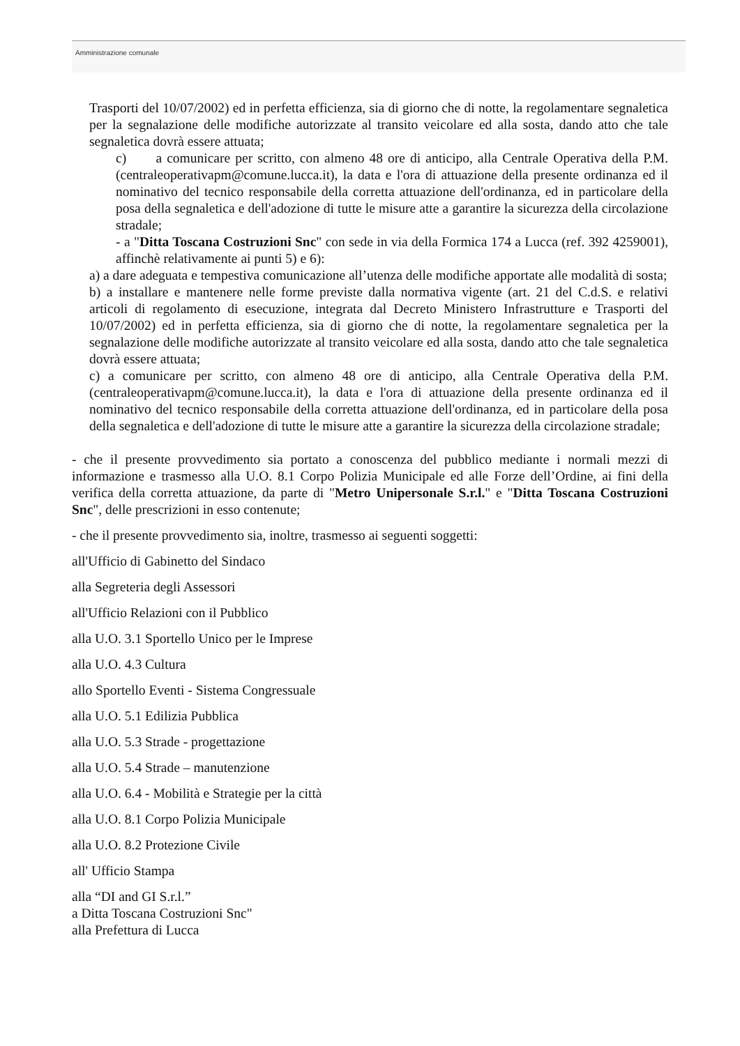Amministrazione comunale
Trasporti del 10/07/2002) ed in perfetta efficienza, sia di giorno che di notte, la regolamentare segnaletica per la segnalazione delle modifiche autorizzate al transito veicolare ed alla sosta, dando atto che tale segnaletica dovrà essere attuata;
c) a comunicare per scritto, con almeno 48 ore di anticipo, alla Centrale Operativa della P.M. (centraleoperativapm@comune.lucca.it), la data e l'ora di attuazione della presente ordinanza ed il nominativo del tecnico responsabile della corretta attuazione dell'ordinanza, ed in particolare della posa della segnaletica e dell'adozione di tutte le misure atte a garantire la sicurezza della circolazione stradale;
- a "Ditta Toscana Costruzioni Snc" con sede in via della Formica 174 a Lucca (ref. 392 4259001), affinchè relativamente ai punti 5) e 6):
a) a dare adeguata e tempestiva comunicazione all’utenza delle modifiche apportate alle modalità di sosta;
b) a installare e mantenere nelle forme previste dalla normativa vigente (art. 21 del C.d.S. e relativi articoli di regolamento di esecuzione, integrata dal Decreto Ministero Infrastrutture e Trasporti del 10/07/2002) ed in perfetta efficienza, sia di giorno che di notte, la regolamentare segnaletica per la segnalazione delle modifiche autorizzate al transito veicolare ed alla sosta, dando atto che tale segnaletica dovrà essere attuata;
c) a comunicare per scritto, con almeno 48 ore di anticipo, alla Centrale Operativa della P.M. (centraleoperativapm@comune.lucca.it), la data e l'ora di attuazione della presente ordinanza ed il nominativo del tecnico responsabile della corretta attuazione dell'ordinanza, ed in particolare della posa della segnaletica e dell'adozione di tutte le misure atte a garantire la sicurezza della circolazione stradale;
- che il presente provvedimento sia portato a conoscenza del pubblico mediante i normali mezzi di informazione e trasmesso alla U.O. 8.1 Corpo Polizia Municipale ed alle Forze dell’Ordine, ai fini della verifica della corretta attuazione, da parte di "Metro Unipersonale S.r.l." e "Ditta Toscana Costruzioni Snc", delle prescrizioni in esso contenute;
- che il presente provvedimento sia, inoltre, trasmesso ai seguenti soggetti:
all'Ufficio di Gabinetto del Sindaco
alla Segreteria degli Assessori
all'Ufficio Relazioni con il Pubblico
alla U.O. 3.1 Sportello Unico per le Imprese
alla U.O. 4.3 Cultura
allo Sportello Eventi - Sistema Congressuale
alla U.O. 5.1 Edilizia Pubblica
alla U.O. 5.3 Strade - progettazione
alla U.O. 5.4 Strade – manutenzione
alla U.O. 6.4 - Mobilità e Strategie per la città
alla U.O. 8.1 Corpo Polizia Municipale
alla U.O. 8.2 Protezione Civile
all' Ufficio Stampa
alla “DI and GI S.r.l.”
a Ditta Toscana Costruzioni Snc"
alla Prefettura di Lucca